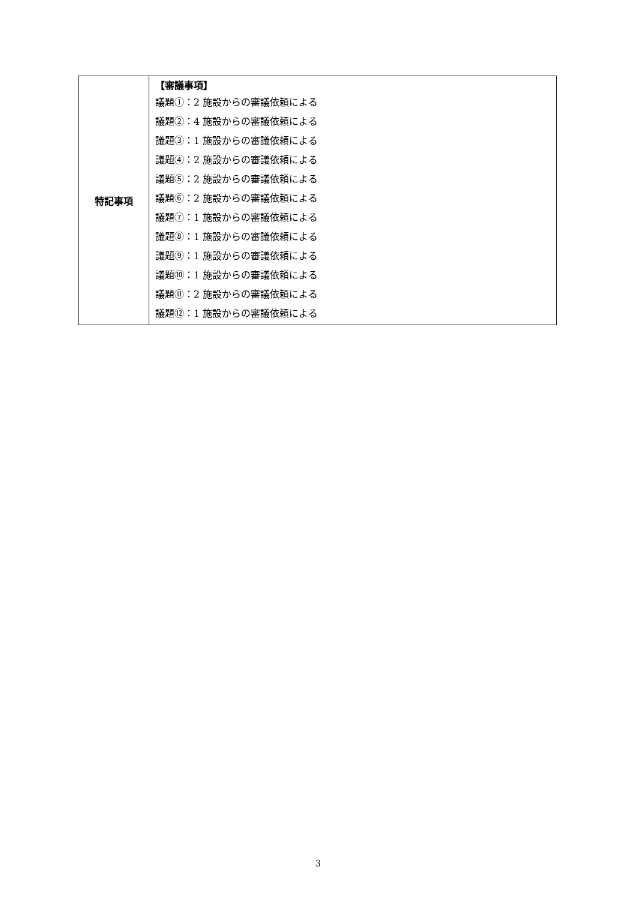| 特記事項 | 【審議事項】 議題①：2 施設からの審議依頼による 議題②：4 施設からの審議依頼による 議題③：1 施設からの審議依頼による 議題④：2 施設からの審議依頼による 議題⑤：2 施設からの審議依頼による 議題⑥：2 施設からの審議依頼による 議題⑦：1 施設からの審議依頼による 議題⑧：1 施設からの審議依頼による 議題⑨：1 施設からの審議依頼による 議題⑩：1 施設からの審議依頼による 議題⑪：2 施設からの審議依頼による 議題⑫：1 施設からの審議依頼による |
3